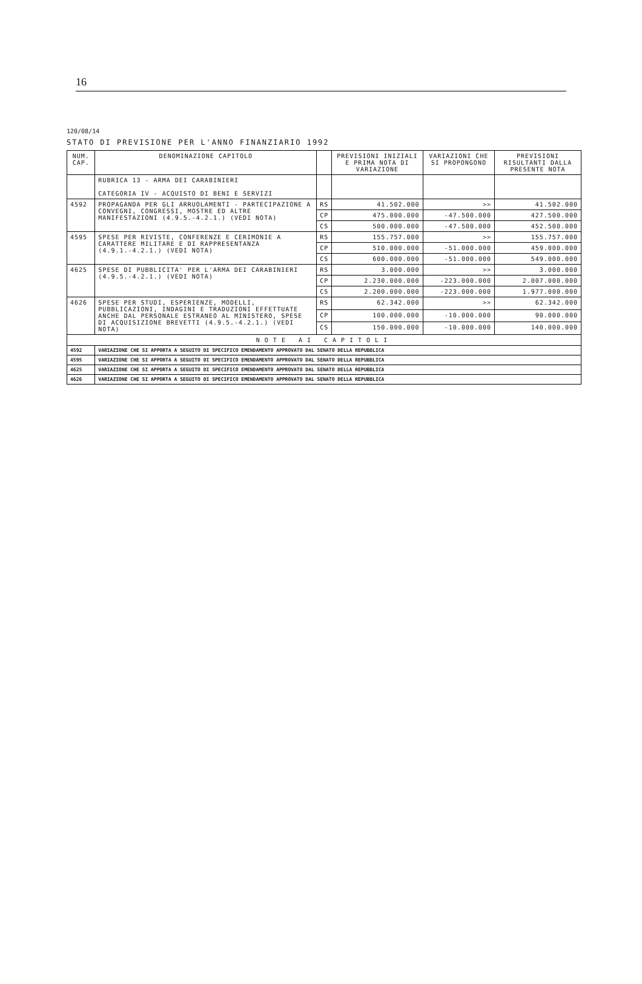16
120/08/14
STATO DI PREVISIONE PER L'ANNO FINANZIARIO 1992
| NUM. CAP. | DENOMINAZIONE CAPITOLO | | PREVISIONI INIZIALI E PRIMA NOTA DI VARIAZIONE | VARIAZIONI CHE SI PROPONGONO | PREVISIONI RISULTANTI DALLA PRESENTE NOTA |
| --- | --- | --- | --- | --- | --- |
| | RUBRICA 13 - ARMA DEI CARABINIERI CATEGORIA IV - ACQUISTO DI BENI E SERVIZI | | | | |
| 4592 | PROPAGANDA PER GLI ARRUOLAMENTI - PARTECIPAZIONE A CONVEGNI, CONGRESSI, MOSTRE ED ALTRE MANIFESTAZIONI (4.9.5.-4.2.1.) (VEDI NOTA) | RS | 41.502.000 | >> | 41.502.000 |
| | | CP | 475.000.000 | -47.500.000 | 427.500.000 |
| | | CS | 500.000.000 | -47.500.000 | 452.500.000 |
| 4595 | SPESE PER RIVISTE, CONFERENZE E CERIMONIE A CARATTERE MILITARE E DI RAPPRESENTANZA (4.9.1.-4.2.1.) (VEDI NOTA) | RS | 155.757.000 | >> | 155.757.000 |
| | | CP | 510.000.000 | -51.000.000 | 459.000.000 |
| | | CS | 600.000.000 | -51.000.000 | 549.000.000 |
| 4625 | SPESE DI PUBBLICITA' PER L'ARMA DEI CARABINIERI (4.9.5.-4.2.1.) (VEDI NOTA) | RS | 3.000.000 | >> | 3.000.000 |
| | | CP | 2.230.000.000 | -223.000.000 | 2.007.000.000 |
| | | CS | 2.200.000.000 | -223.000.000 | 1.977.000.000 |
| 4626 | SPESE PER STUDI, ESPERIENZE, MODELLI, PUBBLICAZIONI, INDAGINI E TRADUZIONI EFFETTUATE ANCHE DAL PERSONALE ESTRANEO AL MINISTERO, SPESE DI ACQUISIZIONE BREVETTI (4.9.5.-4.2.1.) (VEDI NOTA) | RS | 62.342.000 | >> | 62.342.000 |
| | | CP | 100.000.000 | -10.000.000 | 90.000.000 |
| | | CS | 150.000.000 | -10.000.000 | 140.000.000 |
| NOTE AI CAPITOLI | | | | | |
| 4592 | VARIAZIONE CHE SI APPORTA A SEGUITO DI SPECIFICO EMENDAMENTO APPROVATO DAL SENATO DELLA REPUBBLICA | | | | |
| 4595 | VARIAZIONE CHE SI APPORTA A SEGUITO DI SPECIFICO EMENDAMENTO APPROVATO DAL SENATO DELLA REPUBBLICA | | | | |
| 4625 | VARIAZIONE CHE SI APPORTA A SEGUITO DI SPECIFICO EMENDAMENTO APPROVATO DAL SENATO DELLA REPUBBLICA | | | | |
| 4626 | VARIAZIONE CHE SI APPORTA A SEGUITO DI SPECIFICO EMENDAMENTO APPROVATO DAL SENATO DELLA REPUBBLICA | | | | |